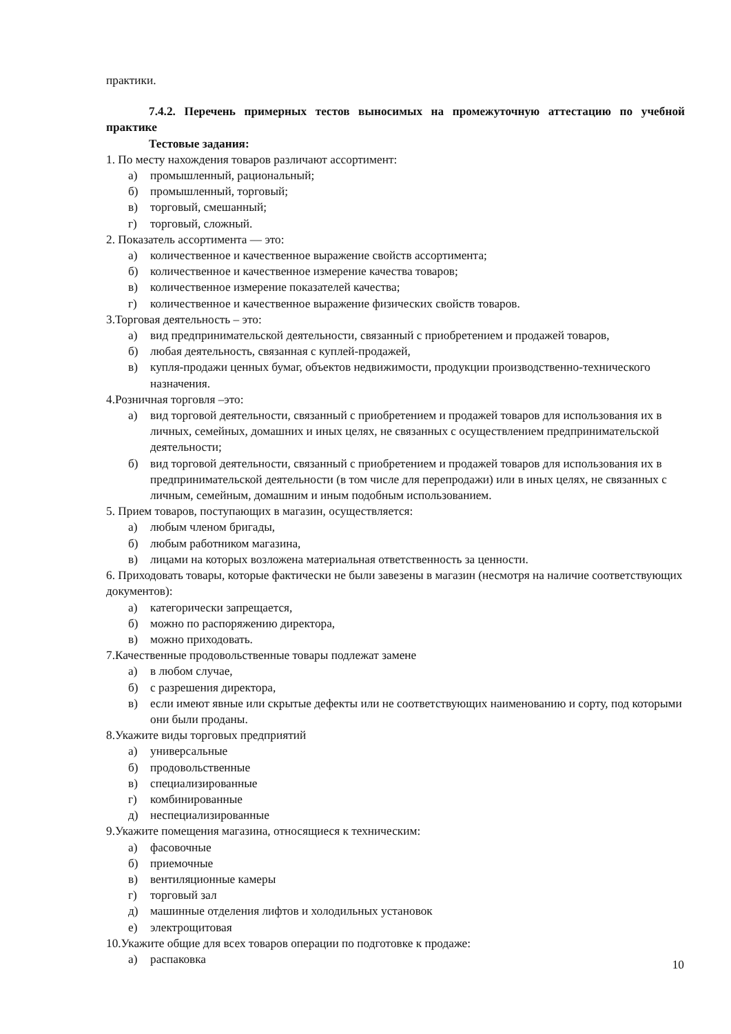практики.
7.4.2. Перечень примерных тестов выносимых на промежуточную аттестацию по учебной практике
Тестовые задания:
1. По месту нахождения товаров различают ассортимент:
а) промышленный, рациональный;
б) промышленный, торговый;
в) торговый, смешанный;
г) торговый, сложный.
2. Показатель ассортимента — это:
а) количественное и качественное выражение свойств ассортимента;
б) количественное и качественное измерение качества товаров;
в) количественное измерение показателей качества;
г) количественное и качественное выражение физических свойств товаров.
3.Торговая деятельность – это:
а) вид предпринимательской деятельности, связанный с приобретением и продажей товаров,
б) любая деятельность, связанная с куплей-продажей,
в) купля-продажи ценных бумаг, объектов недвижимости, продукции производственно-технического назначения.
4.Розничная торговля –это:
а) вид торговой деятельности, связанный с приобретением и продажей товаров для использования их в личных, семейных, домашних и иных целях, не связанных с осуществлением предпринимательской деятельности;
б) вид торговой деятельности, связанный с приобретением и продажей товаров для использования их в предпринимательской деятельности (в том числе для перепродажи) или в иных целях, не связанных с личным, семейным, домашним и иным подобным использованием.
5. Прием товаров, поступающих в магазин, осуществляется:
а) любым членом бригады,
б) любым работником магазина,
в) лицами на которых возложена материальная ответственность за ценности.
6. Приходовать товары, которые фактически не были завезены в магазин (несмотря на наличие соответствующих документов):
а) категорически запрещается,
б) можно по распоряжению директора,
в) можно приходовать.
7.Качественные продовольственные товары подлежат замене
а) в любом случае,
б) с разрешения директора,
в) если имеют явные или скрытые дефекты или не соответствующих наименованию и сорту, под которыми они были проданы.
8.Укажите виды торговых предприятий
а) универсальные
б) продовольственные
в) специализированные
г) комбинированные
д) неспециализированные
9.Укажите помещения магазина, относящиеся к техническим:
а) фасовочные
б) приемочные
в) вентиляционные камеры
г) торговый зал
д) машинные отделения лифтов и холодильных установок
е) электрощитовая
10.Укажите общие для всех товаров операции по подготовке к продаже:
а) распаковка
10